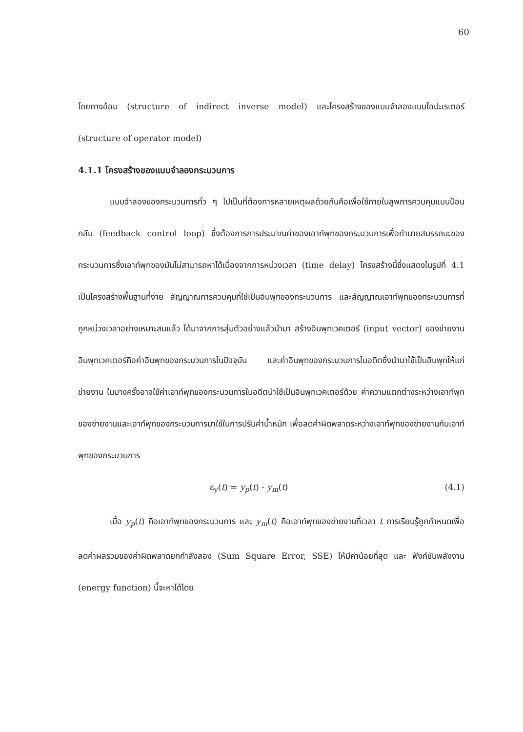60
โดยทางอ้อม (structure of indirect inverse model) และโครงสร้างของแบบจำลองแบบโอปะเรเตอร์ (structure of operator model)
4.1.1 โครงสร้างของแบบจำลองกระบวนการ
แบบจำลองของกระบวนการทั่ว ๆ ไปเป็นที่ต้องการหลายเหตุผลด้วยกันคือเพื่อใช้ภายในลูพการควบคุมแบบป้อนกลับ (feedback control loop) ซึ่งต้องการการประมาณค่าของเอาท์พุทของกระบวนการเพื่อทำนายสมรรถนะของกระบวนการซึ่งเอาท์พุทของมันไม่สามารถหาได้เนื่องจากการหน่วงเวลา (time delay) โครงสร้างนี้ซึ่งแสดงในรูปที่ 4.1 เป็นโครงสร้างพื้นฐานที่ง่าย สัญญาณการควบคุมที่ใช้เป็นอินพุทของกระบวนการ และสัญญาณเอาท์พุทของกระบวนการที่ถูกหน่วงเวลาอย่างเหมาะสมแล้ว ได้มาจากการสุ่มตัวอย่างแล้วนำมา สร้างอินพุทเวคเตอร์ (input vector) ของข่ายงาน อินพุทเวคเตอร์คือค่าอินพุทของกระบวนการในปัจจุบัน และค่าอินพุทของกระบวนการในอดีตซึ่งนำมาใช้เป็นอินพุทให้แก่ข่ายงาน ในบางครั้งอาจใช้ค่าเอาท์พุทของกระบวนการในอดีตนำใช้เป็นอินพุทเวคเตอร์ด้วย ค่าความแตกต่างระหว่างเอาท์พุทของข่ายงานและเอาท์พุทของกระบวนการมาใช้ในการปรับค่าน้ำหนัก เพื่อลดค่าผิดพลาดระหว่างเอาท์พุทของข่ายงานกับเอาท์พุทของกระบวนการ
ε<sub>y</sub>(t) = y<sub>p</sub>(t) - y<sub>m</sub>(t) (4.1)
เมื่อ y<sub>p</sub>(t) คือเอาท์พุทของกระบวนการ และ y<sub>m</sub>(t) คือเอาท์พุทของข่ายงานที่เวลา t การเรียนรู้ถูกกำหนดเพื่อลดค่าผลรวมของค่าผิดพลาดยกกำลังสอง (Sum Square Error, SSE) ให้มีค่าน้อยที่สุด และ ฟังก์ชันพลังงาน (energy function) นี้จะหาได้โดย